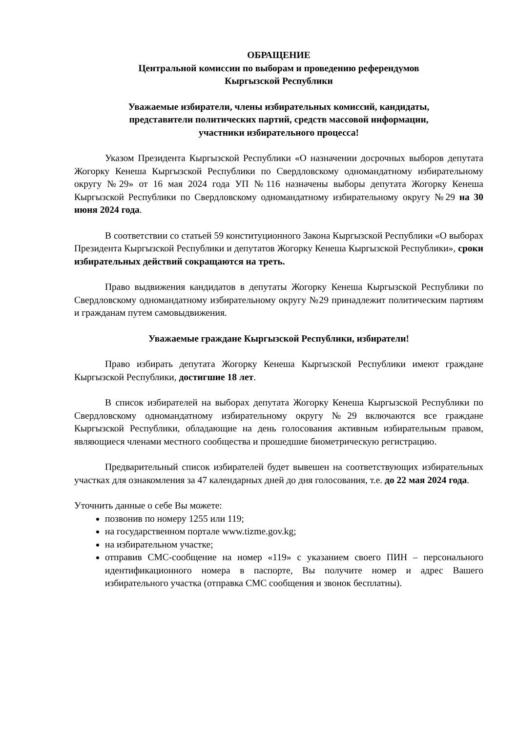ОБРАЩЕНИЕ
Центральной комиссии по выборам и проведению референдумов
Кыргызской Республики
Уважаемые избиратели, члены избирательных комиссий, кандидаты,
представители политических партий, средств массовой информации,
участники избирательного процесса!
Указом Президента Кыргызской Республики «О назначении досрочных выборов депутата Жогорку Кенеша Кыргызской Республики по Свердловскому одномандатному избирательному округу №29» от 16 мая 2024 года УП №116 назначены выборы депутата Жогорку Кенеша Кыргызской Республики по Свердловскому одномандатному избирательному округу №29 на 30 июня 2024 года.
В соответствии со статьей 59 конституционного Закона Кыргызской Республики «О выборах Президента Кыргызской Республики и депутатов Жогорку Кенеша Кыргызской Республики», сроки избирательных действий сокращаются на треть.
Право выдвижения кандидатов в депутаты Жогорку Кенеша Кыргызской Республики по Свердловскому одномандатному избирательному округу №29 принадлежит политическим партиям и гражданам путем самовыдвижения.
Уважаемые граждане Кыргызской Республики, избиратели!
Право избирать депутата Жогорку Кенеша Кыргызской Республики имеют граждане Кыргызской Республики, достигшие 18 лет.
В список избирателей на выборах депутата Жогорку Кенеша Кыргызской Республики по Свердловскому одномандатному избирательному округу №29 включаются все граждане Кыргызской Республики, обладающие на день голосования активным избирательным правом, являющиеся членами местного сообщества и прошедшие биометрическую регистрацию.
Предварительный список избирателей будет вывешен на соответствующих избирательных участках для ознакомления за 47 календарных дней до дня голосования, т.е. до 22 мая 2024 года.
Уточнить данные о себе Вы можете:
позвонив по номеру 1255 или 119;
на государственном портале www.tizme.gov.kg;
на избирательном участке;
отправив СМС-сообщение на номер «119» с указанием своего ПИН – персонального идентификационного номера в паспорте, Вы получите номер и адрес Вашего избирательного участка (отправка СМС сообщения и звонок бесплатны).